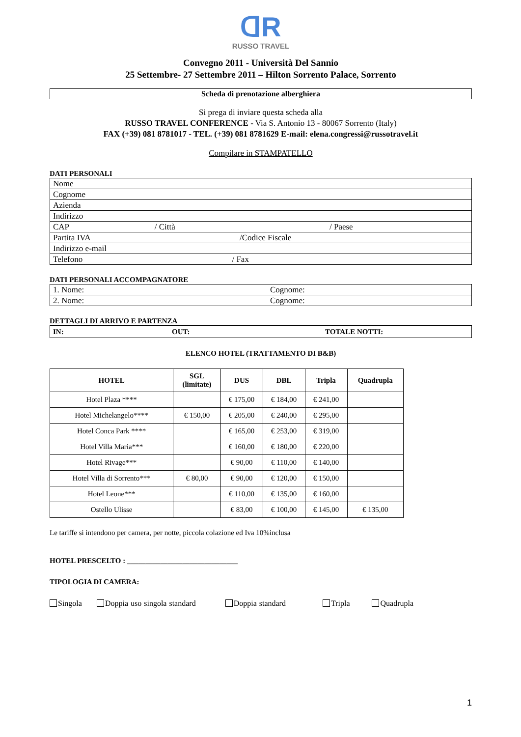ᗡR
RUSSO TRAVEL
Convegno 2011 - Università Del Sannio
25 Settembre- 27 Settembre 2011 – Hilton Sorrento Palace, Sorrento
Scheda di prenotazione alberghiera
Si prega di inviare questa scheda alla
RUSSO TRAVEL CONFERENCE - Via S. Antonio 13 - 80067 Sorrento (Italy)
FAX (+39) 081 8781017 - TEL. (+39) 081 8781629 E-mail: elena.congressi@russotravel.it
Compilare in STAMPATELLO
DATI PERSONALI
| Nome |
| Cognome |
| Azienda |
| Indirizzo |
| CAP / Città / Paese |
| Partita IVA /Codice Fiscale |
| Indirizzo e-mail |
| Telefono / Fax |
DATI PERSONALI ACCOMPAGNATORE
| 1. Nome: | Cognome: |
| 2. Nome: | Cognome: |
DETTAGLI DI ARRIVO E PARTENZA
| IN: | OUT: | TOTALE NOTTI: |
ELENCO HOTEL (TRATTAMENTO DI B&B)
| HOTEL | SGL (limitate) | DUS | DBL | Tripla | Quadrupla |
| --- | --- | --- | --- | --- | --- |
| Hotel Plaza **** | | € 175,00 | € 184,00 | € 241,00 | |
| Hotel Michelangelo**** | € 150,00 | € 205,00 | € 240,00 | € 295,00 | |
| Hotel Conca Park **** | | € 165,00 | € 253,00 | € 319,00 | |
| Hotel Villa Maria*** | | € 160,00 | € 180,00 | € 220,00 | |
| Hotel Rivage*** | | € 90,00 | € 110,00 | € 140,00 | |
| Hotel Villa di Sorrento*** | € 80,00 | € 90,00 | € 120,00 | € 150,00 | |
| Hotel Leone*** | | € 110,00 | € 135,00 | € 160,00 | |
| Ostello Ulisse | | € 83,00 | € 100,00 | € 145,00 | € 135,00 |
Le tariffe si intendono per camera, per notte, piccola colazione ed Iva 10%inclusa
HOTEL PRESCELTO : ______________________________
TIPOLOGIA DI CAMERA:
Singola Doppia uso singola standard Doppia standard Tripla Quadrupla
1